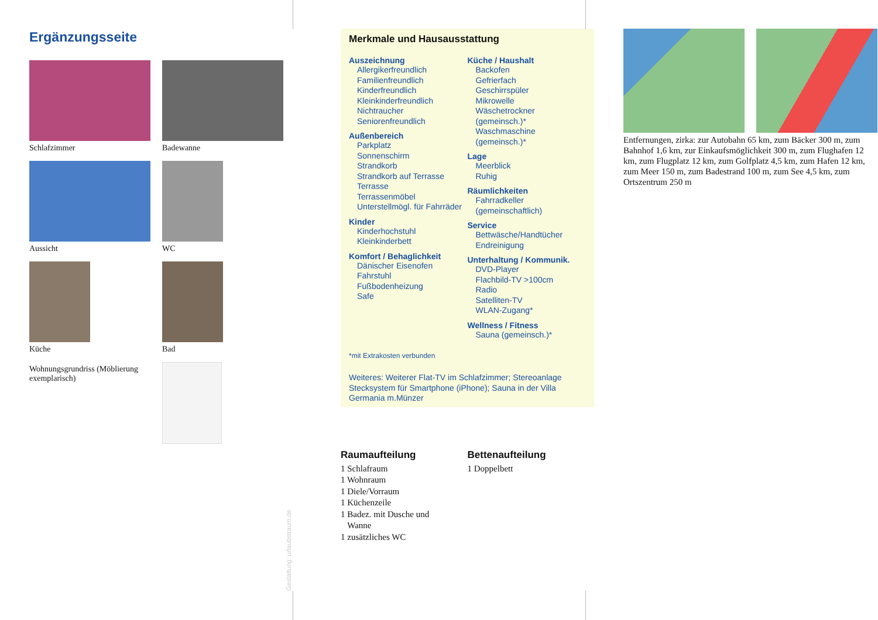Ergänzungsseite
Schlafzimmer
Badewanne
Aussicht
WC
Küche
Bad
Wohnungsgrundriss (Möblierung exemplarisch)
Merkmale und Hausausstattung
Auszeichnung
Allergikerfreundlich
Familienfreundlich
Kinderfreundlich
Kleinkinderfreundlich
Nichtraucher
Seniorenfreundlich
Außenbereich
Parkplatz
Sonnenschirm
Strandkorb
Strandkorb auf Terrasse
Terrasse
Terrassenmöbel
Unterstellmögl. für Fahrräder
Kinder
Kinderhochstuhl
Kleinkinderbett
Komfort / Behaglichkeit
Dänischer Eisenofen
Fahrstuhl
Fußbodenheizung
Safe
Küche / Haushalt
Backofen
Gefrierfach
Geschirrspüler
Mikrowelle
Wäschetrockner (gemeinsch.)*
Waschmaschine (gemeinsch.)*
Lage
Meerblick
Ruhig
Räumlichkeiten
Fahrradkeller (gemeinschaftlich)
Service
Bettwäsche/Handtücher
Endreinigung
Unterhaltung / Kommunik.
DVD-Player
Flachbild-TV >100cm
Radio
Satelliten-TV
WLAN-Zugang*
Wellness / Fitness
Sauna (gemeinsch.)*
*mit Extrakosten verbunden
Weiteres: Weiterer Flat-TV im Schlafzimmer; Stereoanlage Stecksystem für Smartphone (iPhone); Sauna in der Villa Germania m.Münzer
Raumaufteilung
1 Schlafraum
1 Wohnraum
1 Diele/Vorraum
1 Küchenzeile
1 Badez. mit Dusche und
Wanne
1 zusätzliches WC
Bettenaufteilung
1 Doppelbett
Entfernungen, zirka: zur Autobahn 65 km, zum Bäcker 300 m, zum Bahnhof 1,6 km, zur Einkaufsmöglichkeit 300 m, zum Flughafen 12 km, zum Flugplatz 12 km, zum Golfplatz 4,5 km, zum Hafen 12 km, zum Meer 150 m, zum Badestrand 100 m, zum See 4,5 km, zum Ortszentrum 250 m
Gestaltung: urlaubstraum.de